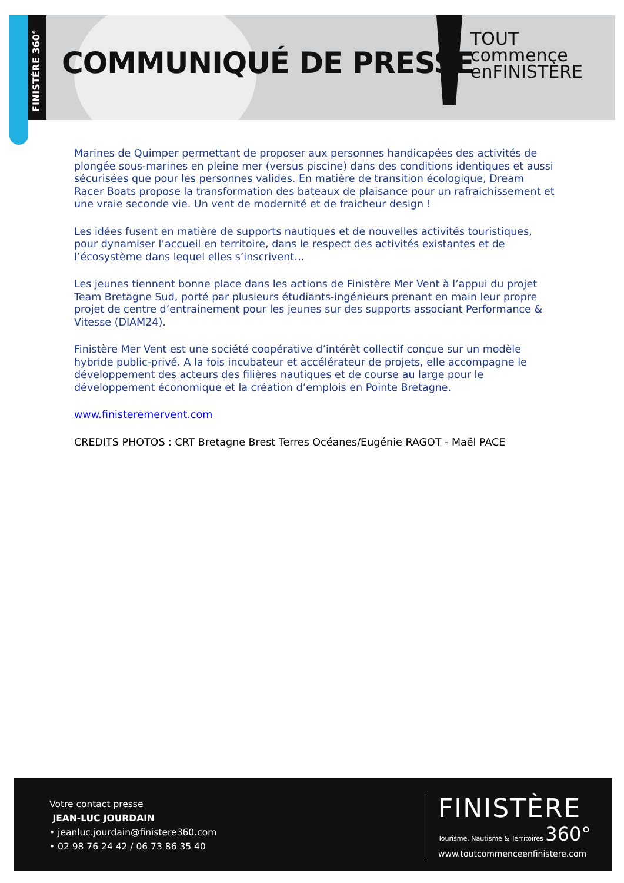FINISTÈRE 360°
COMMUNIQUÉ DE PRESSE
TOUT
commence
enFINISTÈRE
Marines de Quimper permettant de proposer aux personnes handicapées des activités de plongée sous-marines en pleine mer (versus piscine) dans des conditions identiques et aussi sécurisées que pour les personnes valides. En matière de transition écologique, Dream Racer Boats propose la transformation des bateaux de plaisance pour un rafraichissement et une vraie seconde vie. Un vent de modernité et de fraicheur design !
Les idées fusent en matière de supports nautiques et de nouvelles activités touristiques, pour dynamiser l’accueil en territoire, dans le respect des activités existantes et de l’écosystème dans lequel elles s’inscrivent…
Les jeunes tiennent bonne place dans les actions de Finistère Mer Vent à l’appui du projet Team Bretagne Sud, porté par plusieurs étudiants-ingénieurs prenant en main leur propre projet de centre d’entrainement pour les jeunes sur des supports associant Performance & Vitesse (DIAM24).
Finistère Mer Vent est une société coopérative d’intérêt collectif conçue sur un modèle hybride public-privé. A la fois incubateur et accélérateur de projets, elle accompagne le développement des acteurs des filières nautiques et de course au large pour le développement économique et la création d’emplois en Pointe Bretagne.
www.finisteremervent.com
CREDITS PHOTOS : CRT Bretagne Brest Terres Océanes/Eugénie RAGOT - Maël PACE
Votre contact presse
JEAN-LUC JOURDAIN
• jeanluc.jourdain@finistere360.com
• 02 98 76 24 42 / 06 73 86 35 40
FINISTÈRE
Tourisme, Nautisme & Territoires 360°
www.toutcommenceenfinistere.com